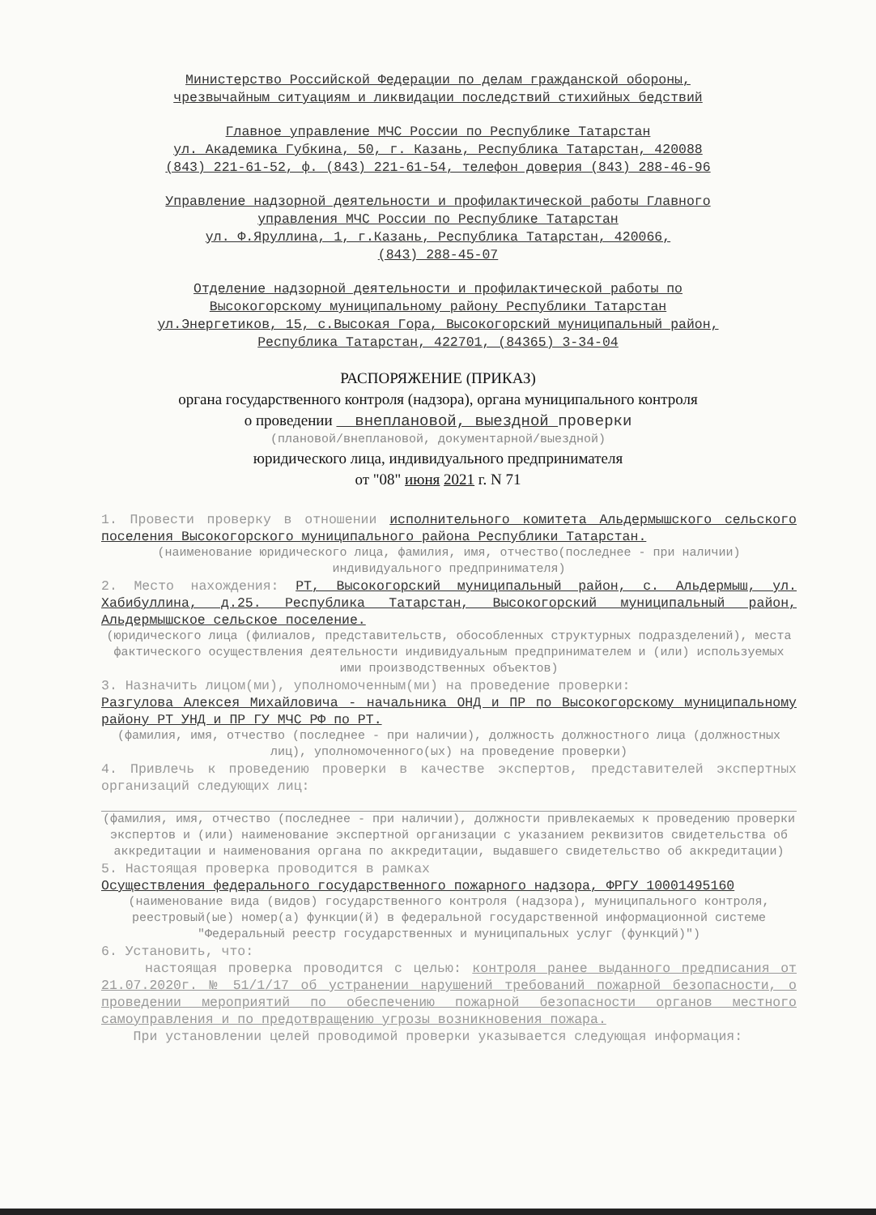Министерство Российской Федерации по делам гражданской обороны,
чрезвычайным ситуациям и ликвидации последствий стихийных бедствий
Главное управление МЧС России по Республике Татарстан
ул. Академика Губкина, 50, г. Казань, Республика Татарстан, 420088
(843) 221-61-52, ф. (843) 221-61-54, телефон доверия (843) 288-46-96
Управление надзорной деятельности и профилактической работы Главного
управления МЧС России по Республике Татарстан
ул. Ф.Яруллина, 1, г.Казань, Республика Татарстан, 420066,
(843) 288-45-07
Отделение надзорной деятельности и профилактической работы по
Высокогорскому муниципальному району Республики Татарстан
ул.Энергетиков, 15, с.Высокая Гора, Высокогорский муниципальный район,
Республика Татарстан, 422701, (84365) 3-34-04
РАСПОРЯЖЕНИЕ (ПРИКАЗ)
органа государственного контроля (надзора), органа муниципального контроля
о проведении внеплановой, выездной проверки
(плановой/внеплановой, документарной/выездной)
юридического лица, индивидуального предпринимателя
от "08" июня 2021 г. N 71
1. Провести проверку в отношении исполнительного комитета Альдермышского сельского поселения Высокогорского муниципального района Республики Татарстан.
(наименование юридического лица, фамилия, имя, отчество(последнее - при наличии) индивидуального предпринимателя)
2. Место нахождения: РТ, Высокогорский муниципальный район, с. Альдермыш, ул. Хабибуллина, д.25. Республика Татарстан, Высокогорский муниципальный район, Альдермышское сельское поселение.
(юридического лица (филиалов, представительств, обособленных структурных подразделений), места фактического осуществления деятельности индивидуальным предпринимателем и (или) используемых ими производственных объектов)
3. Назначить лицом(ми), уполномоченным(ми) на проведение проверки:
Разгулова Алексея Михайловича - начальника ОНД и ПР по Высокогорскому муниципальному району РТ УНД и ПР ГУ МЧС РФ по РТ.
(фамилия, имя, отчество (последнее - при наличии), должность должностного лица (должностных лиц), уполномоченного(ых) на проведение проверки)
4. Привлечь к проведению проверки в качестве экспертов, представителей экспертных организаций следующих лиц:
(фамилия, имя, отчество (последнее - при наличии), должности привлекаемых к проведению проверки экспертов и (или) наименование экспертной организации с указанием реквизитов свидетельства об аккредитации и наименования органа по аккредитации, выдавшего свидетельство об аккредитации)
5. Настоящая проверка проводится в рамках
Осуществления федерального государственного пожарного надзора, ФРГУ 10001495160
(наименование вида (видов) государственного контроля (надзора), муниципального контроля, реестровый(ые) номер(а) функции(й) в федеральной государственной информационной системе "Федеральный реестр государственных и муниципальных услуг (функций)")
6. Установить, что:
настоящая проверка проводится с целью: контроля ранее выданного предписания от 21.07.2020г. № 51/1/17 об устранении нарушений требований пожарной безопасности, о проведении мероприятий по обеспечению пожарной безопасности органов местного самоуправления и по предотвращению угрозы возникновения пожара.
При установлении целей проводимой проверки указывается следующая информация: